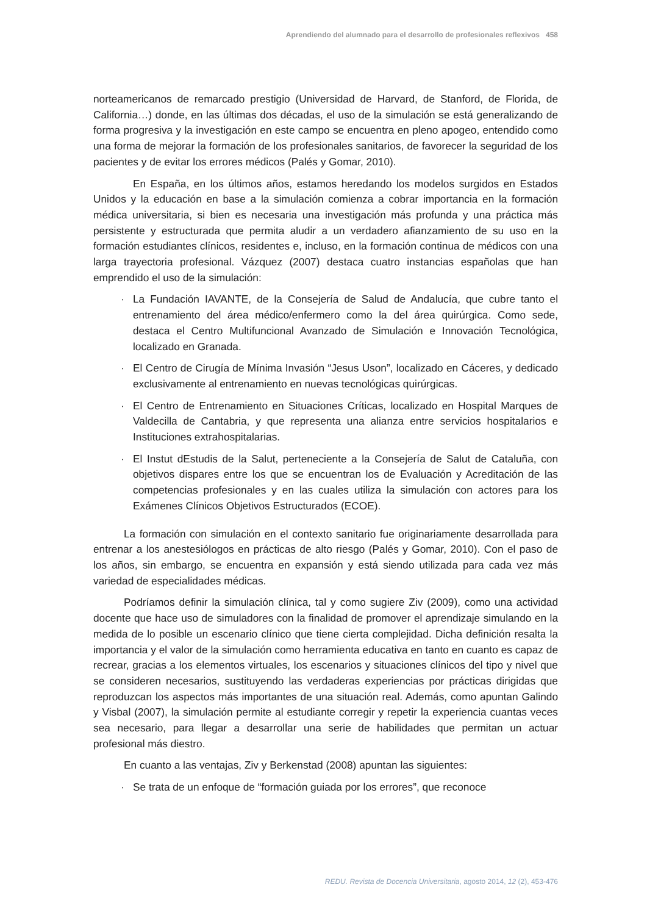Aprendiendo del alumnado para el desarrollo de profesionales reflexivos 458
norteamericanos de remarcado prestigio (Universidad de Harvard, de Stanford, de Florida, de California…) donde, en las últimas dos décadas, el uso de la simulación se está generalizando de forma progresiva y la investigación en este campo se encuentra en pleno apogeo, entendido como una forma de mejorar la formación de los profesionales sanitarios, de favorecer la seguridad de los pacientes y de evitar los errores médicos (Palés y Gomar, 2010).
En España, en los últimos años, estamos heredando los modelos surgidos en Estados Unidos y la educación en base a la simulación comienza a cobrar importancia en la formación médica universitaria, si bien es necesaria una investigación más profunda y una práctica más persistente y estructurada que permita aludir a un verdadero afianzamiento de su uso en la formación estudiantes clínicos, residentes e, incluso, en la formación continua de médicos con una larga trayectoria profesional. Vázquez (2007) destaca cuatro instancias españolas que han emprendido el uso de la simulación:
· La Fundación IAVANTE, de la Consejería de Salud de Andalucía, que cubre tanto el entrenamiento del área médico/enfermero como la del área quirúrgica. Como sede, destaca el Centro Multifuncional Avanzado de Simulación e Innovación Tecnológica, localizado en Granada.
· El Centro de Cirugía de Mínima Invasión “Jesus Uson”, localizado en Cáceres, y dedicado exclusivamente al entrenamiento en nuevas tecnológicas quirúrgicas.
· El Centro de Entrenamiento en Situaciones Críticas, localizado en Hospital Marques de Valdecilla de Cantabria, y que representa una alianza entre servicios hospitalarios e Instituciones extrahospitalarias.
· El Instut dEstudis de la Salut, perteneciente a la Consejería de Salut de Cataluña, con objetivos dispares entre los que se encuentran los de Evaluación y Acreditación de las competencias profesionales y en las cuales utiliza la simulación con actores para los Exámenes Clínicos Objetivos Estructurados (ECOE).
La formación con simulación en el contexto sanitario fue originariamente desarrollada para entrenar a los anestesiólogos en prácticas de alto riesgo (Palés y Gomar, 2010). Con el paso de los años, sin embargo, se encuentra en expansión y está siendo utilizada para cada vez más variedad de especialidades médicas.
Podríamos definir la simulación clínica, tal y como sugiere Ziv (2009), como una actividad docente que hace uso de simuladores con la finalidad de promover el aprendizaje simulando en la medida de lo posible un escenario clínico que tiene cierta complejidad. Dicha definición resalta la importancia y el valor de la simulación como herramienta educativa en tanto en cuanto es capaz de recrear, gracias a los elementos virtuales, los escenarios y situaciones clínicos del tipo y nivel que se consideren necesarios, sustituyendo las verdaderas experiencias por prácticas dirigidas que reproduzcan los aspectos más importantes de una situación real. Además, como apuntan Galindo y Visbal (2007), la simulación permite al estudiante corregir y repetir la experiencia cuantas veces sea necesario, para llegar a desarrollar una serie de habilidades que permitan un actuar profesional más diestro.
En cuanto a las ventajas, Ziv y Berkenstad (2008) apuntan las siguientes:
· Se trata de un enfoque de “formación guiada por los errores”, que reconoce
REDU. Revista de Docencia Universitaria, agosto 2014, 12 (2), 453-476